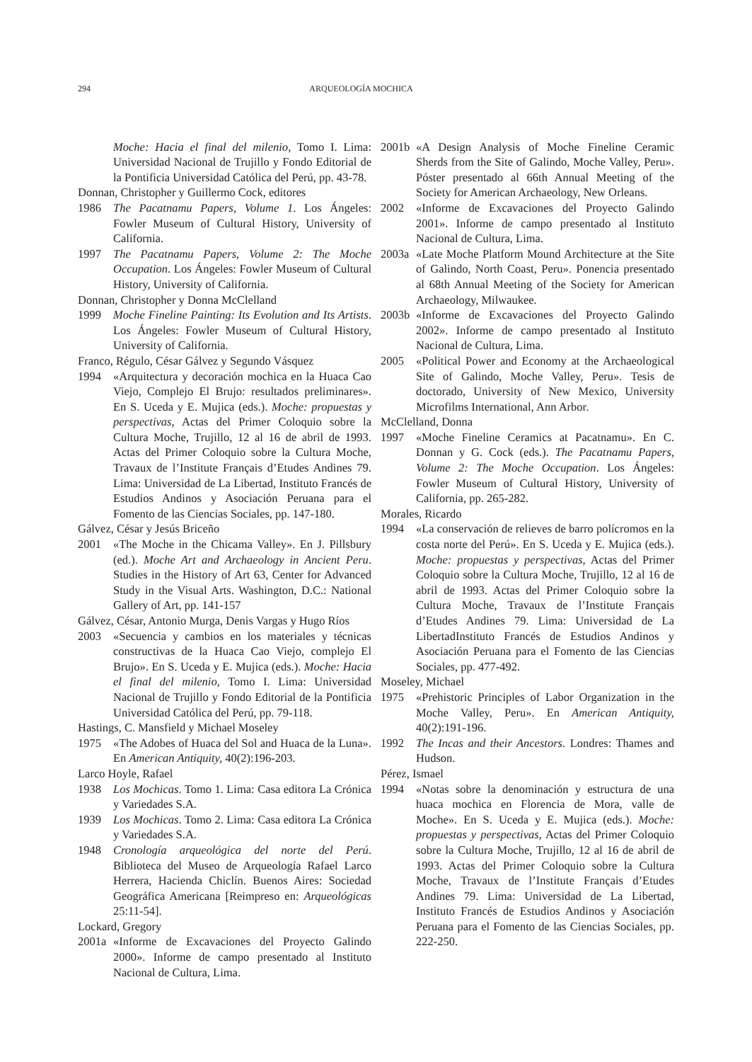294 ARQUEOLOGÍA MOCHICA
Moche: Hacia el final del milenio, Tomo I. Lima: Universidad Nacional de Trujillo y Fondo Editorial de la Pontificia Universidad Católica del Perú, pp. 43-78.
Donnan, Christopher y Guillermo Cock, editores
1986 The Pacatnamu Papers, Volume 1. Los Ángeles: Fowler Museum of Cultural History, University of California.
1997 The Pacatnamu Papers, Volume 2: The Moche Occupation. Los Ángeles: Fowler Museum of Cultural History, University of California.
Donnan, Christopher y Donna McClelland
1999 Moche Fineline Painting: Its Evolution and Its Artists. Los Ángeles: Fowler Museum of Cultural History, University of California.
Franco, Régulo, César Gálvez y Segundo Vásquez
1994 «Arquitectura y decoración mochica en la Huaca Cao Viejo, Complejo El Brujo: resultados preliminares». En S. Uceda y E. Mujica (eds.). Moche: propuestas y perspectivas, Actas del Primer Coloquio sobre la Cultura Moche, Trujillo, 12 al 16 de abril de 1993. Actas del Primer Coloquio sobre la Cultura Moche, Travaux de l’Institute Français d’Etudes Andines 79. Lima: Universidad de La Libertad, Instituto Francés de Estudios Andinos y Asociación Peruana para el Fomento de las Ciencias Sociales, pp. 147-180.
Gálvez, César y Jesús Briceño
2001 «The Moche in the Chicama Valley». En J. Pillsbury (ed.). Moche Art and Archaeology in Ancient Peru. Studies in the History of Art 63, Center for Advanced Study in the Visual Arts. Washington, D.C.: National Gallery of Art, pp. 141-157
Gálvez, César, Antonio Murga, Denis Vargas y Hugo Ríos
2003 «Secuencia y cambios en los materiales y técnicas constructivas de la Huaca Cao Viejo, complejo El Brujo». En S. Uceda y E. Mujica (eds.). Moche: Hacia el final del milenio, Tomo I. Lima: Universidad Nacional de Trujillo y Fondo Editorial de la Pontificia Universidad Católica del Perú, pp. 79-118.
Hastings, C. Mansfield y Michael Moseley
1975 «The Adobes of Huaca del Sol and Huaca de la Luna». En American Antiquity, 40(2):196-203.
Larco Hoyle, Rafael
1938 Los Mochicas. Tomo 1. Lima: Casa editora La Crónica y Variedades S.A.
1939 Los Mochicas. Tomo 2. Lima: Casa editora La Crónica y Variedades S.A.
1948 Cronología arqueológica del norte del Perú. Biblioteca del Museo de Arqueología Rafael Larco Herrera, Hacienda Chiclín. Buenos Aires: Sociedad Geográfica Americana [Reimpreso en: Arqueológicas 25:11-54].
Lockard, Gregory
2001a «Informe de Excavaciones del Proyecto Galindo 2000». Informe de campo presentado al Instituto Nacional de Cultura, Lima.
2001b «A Design Analysis of Moche Fineline Ceramic Sherds from the Site of Galindo, Moche Valley, Peru». Póster presentado al 66th Annual Meeting of the Society for American Archaeology, New Orleans.
2002 «Informe de Excavaciones del Proyecto Galindo 2001». Informe de campo presentado al Instituto Nacional de Cultura, Lima.
2003a «Late Moche Platform Mound Architecture at the Site of Galindo, North Coast, Peru». Ponencia presentado al 68th Annual Meeting of the Society for American Archaeology, Milwaukee.
2003b «Informe de Excavaciones del Proyecto Galindo 2002». Informe de campo presentado al Instituto Nacional de Cultura, Lima.
2005 «Political Power and Economy at the Archaeological Site of Galindo, Moche Valley, Peru». Tesis de doctorado, University of New Mexico, University Microfilms International, Ann Arbor.
McClelland, Donna
1997 «Moche Fineline Ceramics at Pacatnamu». En C. Donnan y G. Cock (eds.). The Pacatnamu Papers, Volume 2: The Moche Occupation. Los Ángeles: Fowler Museum of Cultural History, University of California, pp. 265-282.
Morales, Ricardo
1994 «La conservación de relieves de barro polícromos en la costa norte del Perú». En S. Uceda y E. Mujica (eds.). Moche: propuestas y perspectivas, Actas del Primer Coloquio sobre la Cultura Moche, Trujillo, 12 al 16 de abril de 1993. Actas del Primer Coloquio sobre la Cultura Moche, Travaux de l’Institute Français d’Etudes Andines 79. Lima: Universidad de La LibertadInstituto Francés de Estudios Andinos y Asociación Peruana para el Fomento de las Ciencias Sociales, pp. 477-492.
Moseley, Michael
1975 «Prehistoric Principles of Labor Organization in the Moche Valley, Peru». En American Antiquity, 40(2):191-196.
1992 The Incas and their Ancestors. Londres: Thames and Hudson.
Pérez, Ismael
1994 «Notas sobre la denominación y estructura de una huaca mochica en Florencia de Mora, valle de Moche». En S. Uceda y E. Mujica (eds.). Moche: propuestas y perspectivas, Actas del Primer Coloquio sobre la Cultura Moche, Trujillo, 12 al 16 de abril de 1993. Actas del Primer Coloquio sobre la Cultura Moche, Travaux de l’Institute Français d’Etudes Andines 79. Lima: Universidad de La Libertad, Instituto Francés de Estudios Andinos y Asociación Peruana para el Fomento de las Ciencias Sociales, pp. 222-250.